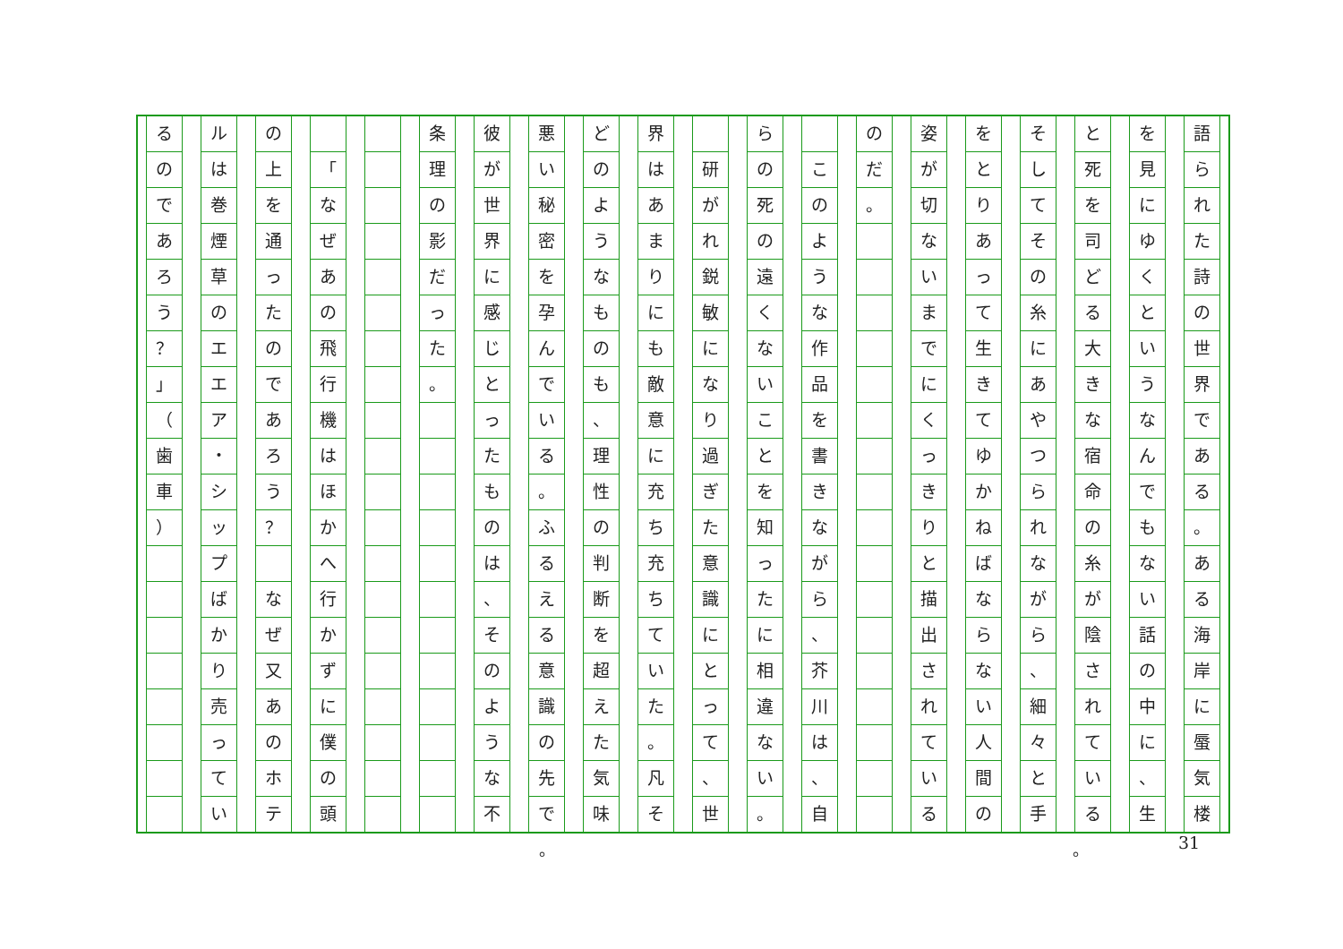語られた詩の世界である
。
ある海岸に蜃気楼
を見にゆくというなんでもない話の中に
、
生
と死を司どる大きな宿命の糸が陰されている
そしてその糸にあやつられながら
、
細々と手
をとりあって生きてゆかねばならない人間の
姿が切ないまでにくっきりと描出されている
のだ
。
このような作品を書きながら
、
芥川は
、
自
らの死の遠くないことを知ったに相違ない
。
研がれ鋭敏になり過ぎた意識にとって
、
世
界はあまりにも敵意に充ち充ちていた
。
凡そ
どのようなものも
、
理性の判断を超えた気味
悪い秘密を孕んでいる
。
ふるえる意識の先で
彼が世界に感じとったものは
、
そのような不
条理の影だった
。
「
なぜあの飛行機はほかへ行かずに僕の頭
の上を通ったのであろう
？
なぜ又あのホテ
ルは巻煙草のエエア
・
シップばかり売ってい
るのであろう
？
」
（
歯車
）
。 。 31